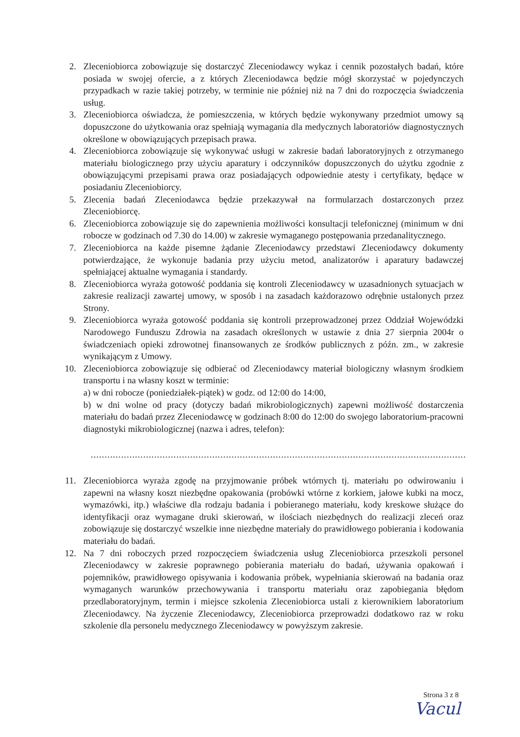2. Zleceniobiorca zobowiązuje się dostarczyć Zleceniodawcy wykaz i cennik pozostałych badań, które posiada w swojej ofercie, a z których Zleceniodawca będzie mógł skorzystać w pojedynczych przypadkach w razie takiej potrzeby, w terminie nie później niż na 7 dni do rozpoczęcia świadczenia usług.
3. Zleceniobiorca oświadcza, że pomieszczenia, w których będzie wykonywany przedmiot umowy są dopuszczone do użytkowania oraz spełniają wymagania dla medycznych laboratoriów diagnostycznych określone w obowiązujących przepisach prawa.
4. Zleceniobiorca zobowiązuje się wykonywać usługi w zakresie badań laboratoryjnych z otrzymanego materiału biologicznego przy użyciu aparatury i odczynników dopuszczonych do użytku zgodnie z obowiązującymi przepisami prawa oraz posiadających odpowiednie atesty i certyfikaty, będące w posiadaniu Zleceniobiorcy.
5. Zlecenia badań Zleceniodawca będzie przekazywał na formularzach dostarczonych przez Zleceniobiorcę.
6. Zleceniobiorca zobowiązuje się do zapewnienia możliwości konsultacji telefonicznej (minimum w dni robocze w godzinach od 7.30 do 14.00) w zakresie wymaganego postępowania przedanalitycznego.
7. Zleceniobiorca na każde pisemne żądanie Zleceniodawcy przedstawi Zleceniodawcy dokumenty potwierdzające, że wykonuje badania przy użyciu metod, analizatorów i aparatury badawczej spełniającej aktualne wymagania i standardy.
8. Zleceniobiorca wyraża gotowość poddania się kontroli Zleceniodawcy w uzasadnionych sytuacjach w zakresie realizacji zawartej umowy, w sposób i na zasadach każdorazowo odrębnie ustalonych przez Strony.
9. Zleceniobiorca wyraża gotowość poddania się kontroli przeprowadzonej przez Oddział Wojewódzki Narodowego Funduszu Zdrowia na zasadach określonych w ustawie z dnia 27 sierpnia 2004r o świadczeniach opieki zdrowotnej finansowanych ze środków publicznych z późn. zm., w zakresie wynikającym z Umowy.
10. Zleceniobiorca zobowiązuje się odbierać od Zleceniodawcy materiał biologiczny własnym środkiem transportu i na własny koszt w terminie:
a) w dni robocze (poniedziałek-piątek) w godz. od 12:00 do 14:00,
b) w dni wolne od pracy (dotyczy badań mikrobiologicznych) zapewni możliwość dostarczenia materiału do badań przez Zleceniodawcę w godzinach 8:00 do 12:00 do swojego laboratorium-pracowni diagnostyki mikrobiologicznej (nazwa i adres, telefon):
........................................................................................................................................
11. Zleceniobiorca wyraża zgodę na przyjmowanie próbek wtórnych tj. materiału po odwirowaniu i zapewni na własny koszt niezbędne opakowania (probówki wtórne z korkiem, jałowe kubki na mocz, wymazówki, itp.) właściwe dla rodzaju badania i pobieranego materiału, kody kreskowe służące do identyfikacji oraz wymagane druki skierowań, w ilościach niezbędnych do realizacji zleceń oraz zobowiązuje się dostarczyć wszelkie inne niezbędne materiały do prawidłowego pobierania i kodowania materiału do badań.
12. Na 7 dni roboczych przed rozpoczęciem świadczenia usług Zleceniobiorca przeszkoli personel Zleceniodawcy w zakresie poprawnego pobierania materiału do badań, używania opakowań i pojemników, prawidłowego opisywania i kodowania próbek, wypełniania skierowań na badania oraz wymaganych warunków przechowywania i transportu materiału oraz zapobiegania błędom przedlaboratoryjnym, termin i miejsce szkolenia Zleceniobiorca ustali z kierownikiem laboratorium Zleceniodawcy. Na życzenie Zleceniodawcy, Zleceniobiorca przeprowadzi dodatkowo raz w roku szkolenie dla personelu medycznego Zleceniodawcy w powyższym zakresie.
Strona 3 z 8
Vacul